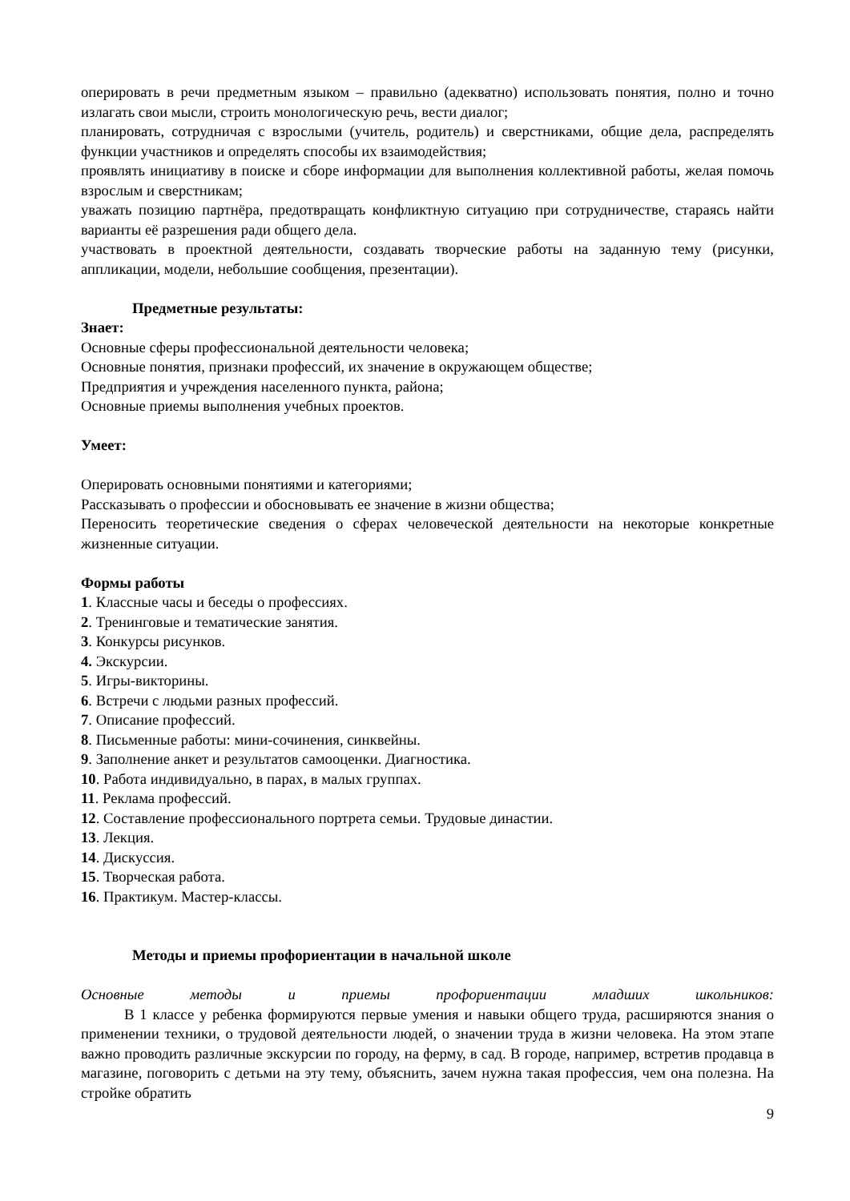оперировать в речи предметным языком – правильно (адекватно) использовать понятия, полно и точно излагать свои мысли, строить монологическую речь, вести диалог;
планировать, сотрудничая с взрослыми (учитель, родитель) и сверстниками, общие дела, распределять функции участников и определять способы их взаимодействия;
проявлять инициативу в поиске и сборе информации для выполнения коллективной работы, желая помочь взрослым и сверстникам;
уважать позицию партнёра, предотвращать конфликтную ситуацию при сотрудничестве, стараясь найти варианты её разрешения ради общего дела.
участвовать в проектной деятельности, создавать творческие работы на заданную тему (рисунки, аппликации, модели, небольшие сообщения, презентации).
Предметные результаты:
Знает:
Основные сферы профессиональной деятельности человека;
Основные понятия, признаки профессий, их значение в окружающем обществе;
Предприятия и учреждения населенного пункта, района;
Основные приемы выполнения учебных проектов.
Умеет:
Оперировать основными понятиями и категориями;
Рассказывать о профессии и обосновывать ее значение в жизни общества;
Переносить теоретические сведения о сферах человеческой деятельности на некоторые конкретные жизненные ситуации.
Формы работы
1. Классные часы и беседы о профессиях.
2. Тренинговые и тематические занятия.
3. Конкурсы рисунков.
4. Экскурсии.
5. Игры-викторины.
6. Встречи с людьми разных профессий.
7. Описание профессий.
8. Письменные работы: мини-сочинения, синквейны.
9. Заполнение анкет и результатов самооценки. Диагностика.
10. Работа индивидуально, в парах, в малых группах.
11. Реклама профессий.
12. Составление профессионального портрета семьи. Трудовые династии.
13. Лекция.
14. Дискуссия.
15. Творческая работа.
16. Практикум. Мастер-классы.
Методы и приемы профориентации в начальной школе
Основные методы и приемы профориентации младших школьников:
В 1 классе у ребенка формируются первые умения и навыки общего труда, расширяются знания о применении техники, о трудовой деятельности людей, о значении труда в жизни человека. На этом этапе важно проводить различные экскурсии по городу, на ферму, в сад. В городе, например, встретив продавца в магазине, поговорить с детьми на эту тему, объяснить, зачем нужна такая профессия, чем она полезна. На стройке обратить
9